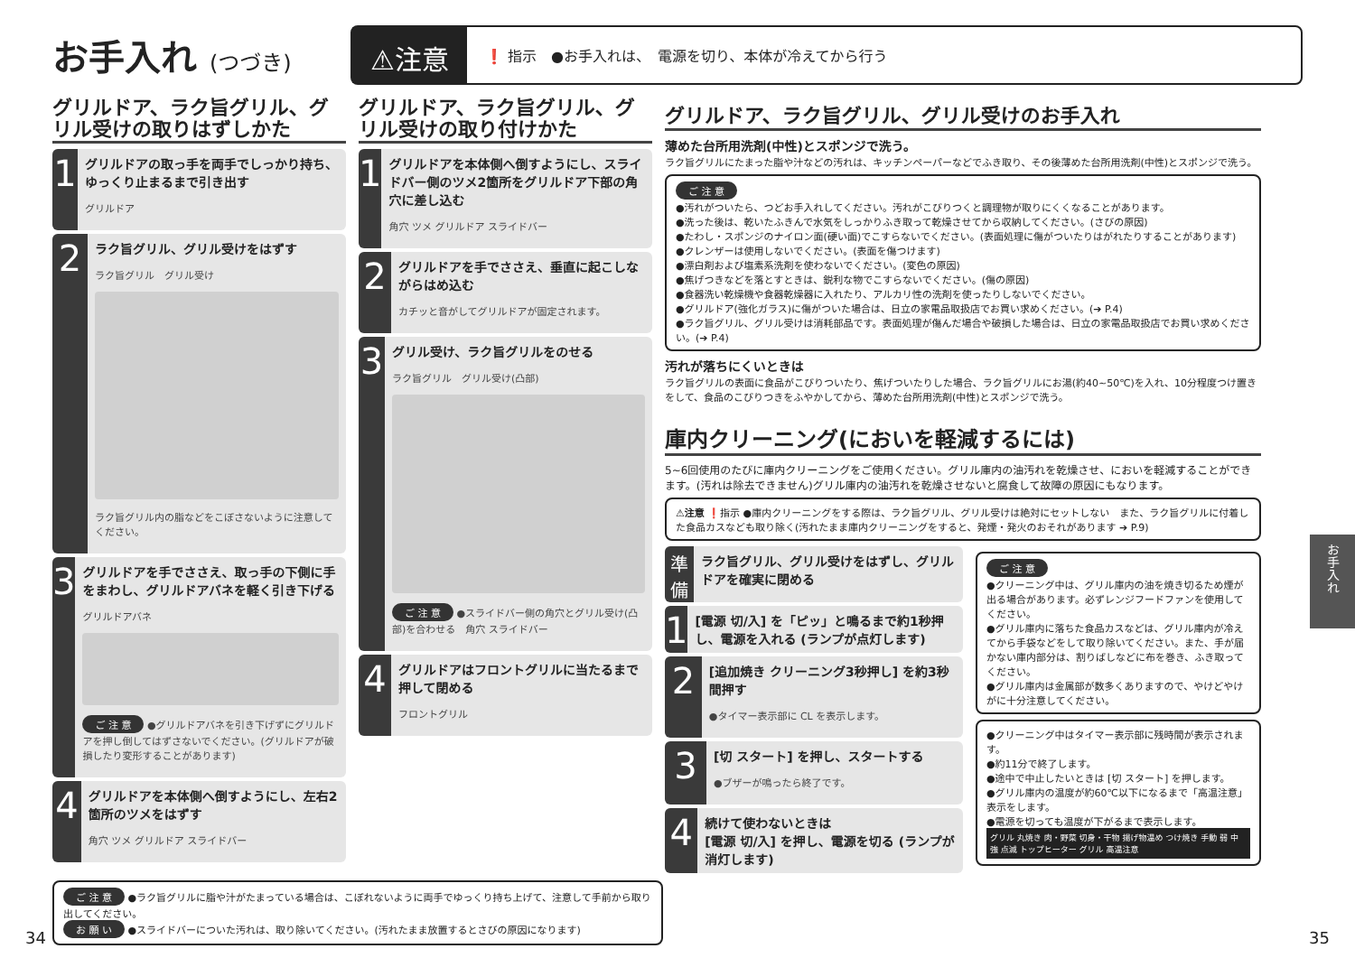お手入れ (つづき)
⚠注意
❗ 指示　●お手入れは、　電源を切り、本体が冷えてから行う
グリルドア、ラク旨グリル、グリル受けの取りはずしかた
1
グリルドアの取っ手を両手でしっかり持ち、ゆっくり止まるまで引き出す
グリルドア
2
ラク旨グリル、グリル受けをはずす
ラク旨グリル　グリル受け
ラク旨グリル内の脂などをこぼさないように注意してください。
3
グリルドアを手でささえ、取っ手の下側に手をまわし、グリルドアバネを軽く引き下げる
グリルドアバネ
ご 注 意 ●グリルドアバネを引き下げずにグリルドアを押し倒してはずさないでください。(グリルドアが破損したり変形することがあります)
4
グリルドアを本体側へ倒すようにし、左右2箇所のツメをはずす
角穴 ツメ グリルドア スライドバー
グリルドア、ラク旨グリル、グリル受けの取り付けかた
1
グリルドアを本体側へ倒すようにし、スライドバー側のツメ2箇所をグリルドア下部の角穴に差し込む
角穴 ツメ グリルドア スライドバー
2
グリルドアを手でささえ、垂直に起こしながらはめ込む
カチッと音がしてグリルドアが固定されます。
3
グリル受け、ラク旨グリルをのせる
ラク旨グリル　グリル受け(凸部)
ご 注 意 ●スライドバー側の角穴とグリル受け(凸部)を合わせる　角穴 スライドバー
4
グリルドアはフロントグリルに当たるまで押して閉める
フロントグリル
グリルドア、ラク旨グリル、グリル受けのお手入れ
薄めた台所用洗剤(中性)とスポンジで洗う。
ラク旨グリルにたまった脂や汁などの汚れは、キッチンペーパーなどでふき取り、その後薄めた台所用洗剤(中性)とスポンジで洗う。
ご 注 意
●汚れがついたら、つどお手入れしてください。汚れがこびりつくと調理物が取りにくくなることがあります。
●洗った後は、乾いたふきんで水気をしっかりふき取って乾燥させてから収納してください。(さびの原因)
●たわし・スポンジのナイロン面(硬い面)でこすらないでください。(表面処理に傷がついたりはがれたりすることがあります)
●クレンザーは使用しないでください。(表面を傷つけます)
●漂白剤および塩素系洗剤を使わないでください。(変色の原因)
●焦げつきなどを落とすときは、鋭利な物でこすらないでください。(傷の原因)
●食器洗い乾燥機や食器乾燥器に入れたり、アルカリ性の洗剤を使ったりしないでください。
●グリルドア(強化ガラス)に傷がついた場合は、日立の家電品取扱店でお買い求めください。(➔ P.4)
●ラク旨グリル、グリル受けは消耗部品です。表面処理が傷んだ場合や破損した場合は、日立の家電品取扱店でお買い求めください。(➔ P.4)
汚れが落ちにくいときは
ラク旨グリルの表面に食品がこびりついたり、焦げついたりした場合、ラク旨グリルにお湯(約40~50℃)を入れ、10分程度つけ置きをして、食品のこびりつきをふやかしてから、薄めた台所用洗剤(中性)とスポンジで洗う。
庫内クリーニング(においを軽減するには)
5~6回使用のたびに庫内クリーニングをご使用ください。グリル庫内の油汚れを乾燥させ、においを軽減することができます。(汚れは除去できません)グリル庫内の油汚れを乾燥させないと腐食して故障の原因にもなります。
⚠注意 ❗指示 ●庫内クリーニングをする際は、ラク旨グリル、グリル受けは絶対にセットしない　また、ラク旨グリルに付着した食品カスなども取り除く(汚れたまま庫内クリーニングをすると、発煙・発火のおそれがあります ➔ P.9)
準備
ラク旨グリル、グリル受けをはずし、グリルドアを確実に閉める
1
[電源 切/入] を「ピッ」と鳴るまで約1秒押し、電源を入れる (ランプが点灯します)
2
[追加焼き クリーニング3秒押し] を約3秒間押す
●タイマー表示部に CL を表示します。
3
[切 スタート] を押し、スタートする
●ブザーが鳴ったら終了です。
4
続けて使わないときは
[電源 切/入] を押し、電源を切る (ランプが消灯します)
ご 注 意
●クリーニング中は、グリル庫内の油を焼き切るため煙が出る場合があります。必ずレンジフードファンを使用してください。
●グリル庫内に落ちた食品カスなどは、グリル庫内が冷えてから手袋などをして取り除いてください。また、手が届かない庫内部分は、割りばしなどに布を巻き、ふき取ってください。
●グリル庫内は金属部が数多くありますので、やけどやけがに十分注意してください。
●クリーニング中はタイマー表示部に残時間が表示されます。
●約11分で終了します。
●途中で中止したいときは [切 スタート] を押します。
●グリル庫内の温度が約60℃以下になるまで「高温注意」表示をします。
●電源を切っても温度が下がるまで表示します。
グリル 丸焼き 肉・野菜 切身・干物 揚げ物温め つけ焼き 手動 弱 中 強 点滅 トップヒーター グリル 高温注意
ご 注 意 ●ラク旨グリルに脂や汁がたまっている場合は、こぼれないように両手でゆっくり持ち上げて、注意して手前から取り出してください。
お 願 い ●スライドバーについた汚れは、取り除いてください。(汚れたまま放置するとさびの原因になります)
お手入れ
34 35